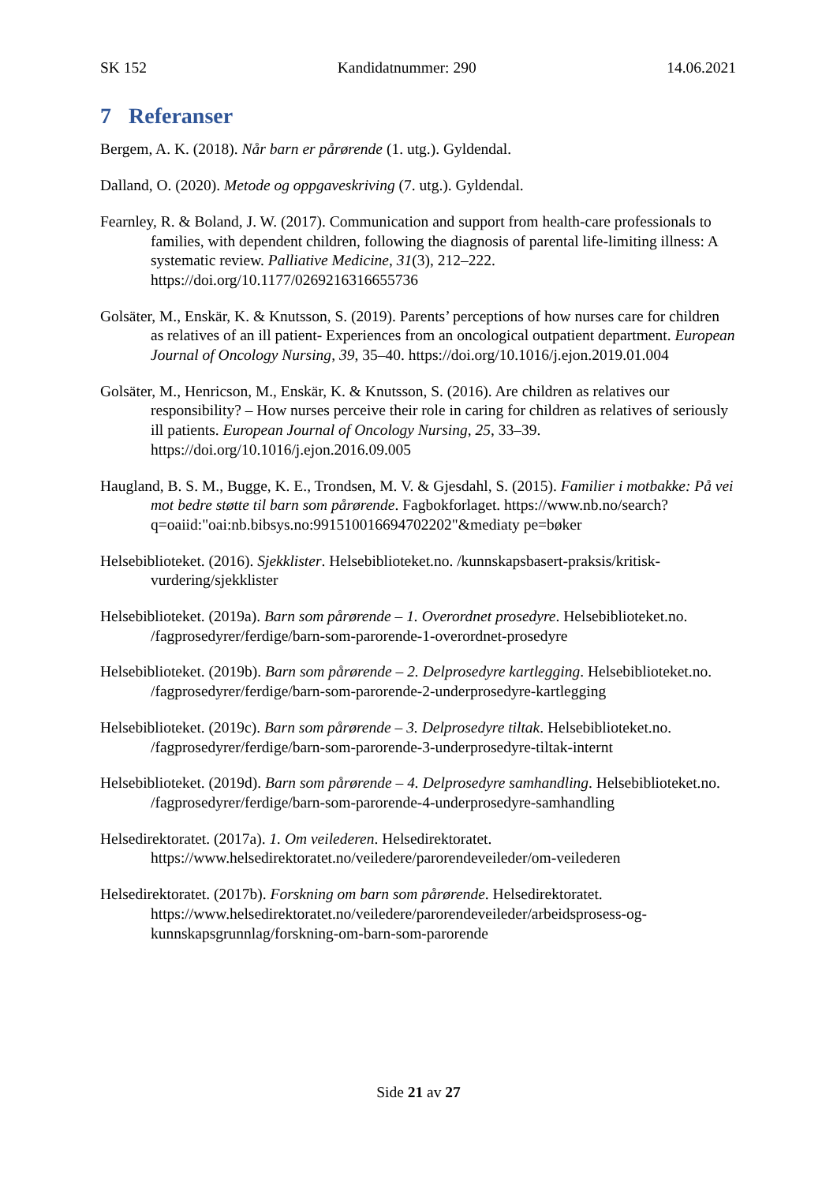SK 152 Kandidatnummer: 290 14.06.2021
7 Referanser
Bergem, A. K. (2018). Når barn er pårørende (1. utg.). Gyldendal.
Dalland, O. (2020). Metode og oppgaveskriving (7. utg.). Gyldendal.
Fearnley, R. & Boland, J. W. (2017). Communication and support from health-care professionals to families, with dependent children, following the diagnosis of parental life-limiting illness: A systematic review. Palliative Medicine, 31(3), 212–222. https://doi.org/10.1177/0269216316655736
Golsäter, M., Enskär, K. & Knutsson, S. (2019). Parents’ perceptions of how nurses care for children as relatives of an ill patient- Experiences from an oncological outpatient department. European Journal of Oncology Nursing, 39, 35–40. https://doi.org/10.1016/j.ejon.2019.01.004
Golsäter, M., Henricson, M., Enskär, K. & Knutsson, S. (2016). Are children as relatives our responsibility? – How nurses perceive their role in caring for children as relatives of seriously ill patients. European Journal of Oncology Nursing, 25, 33–39. https://doi.org/10.1016/j.ejon.2016.09.005
Haugland, B. S. M., Bugge, K. E., Trondsen, M. V. & Gjesdahl, S. (2015). Familier i motbakke: På vei mot bedre støtte til barn som pårørende. Fagbokforlaget. https://www.nb.no/search?q=oaiid:"oai:nb.bibsys.no:991510016694702202"&mediaty pe=bøker
Helsebiblioteket. (2016). Sjekklister. Helsebiblioteket.no. /kunnskapsbasert-praksis/kritisk-vurdering/sjekklister
Helsebiblioteket. (2019a). Barn som pårørende – 1. Overordnet prosedyre. Helsebiblioteket.no. /fagprosedyrer/ferdige/barn-som-parorende-1-overordnet-prosedyre
Helsebiblioteket. (2019b). Barn som pårørende – 2. Delprosedyre kartlegging. Helsebiblioteket.no. /fagprosedyrer/ferdige/barn-som-parorende-2-underprosedyre-kartlegging
Helsebiblioteket. (2019c). Barn som pårørende – 3. Delprosedyre tiltak. Helsebiblioteket.no. /fagprosedyrer/ferdige/barn-som-parorende-3-underprosedyre-tiltak-internt
Helsebiblioteket. (2019d). Barn som pårørende – 4. Delprosedyre samhandling. Helsebiblioteket.no. /fagprosedyrer/ferdige/barn-som-parorende-4-underprosedyre-samhandling
Helsedirektoratet. (2017a). 1. Om veilederen. Helsedirektoratet. https://www.helsedirektoratet.no/veiledere/parorendeveileder/om-veilederen
Helsedirektoratet. (2017b). Forskning om barn som pårørende. Helsedirektoratet. https://www.helsedirektoratet.no/veiledere/parorendeveileder/arbeidsprosess-og-kunnskapsgrunnlag/forskning-om-barn-som-parorende
Side 21 av 27